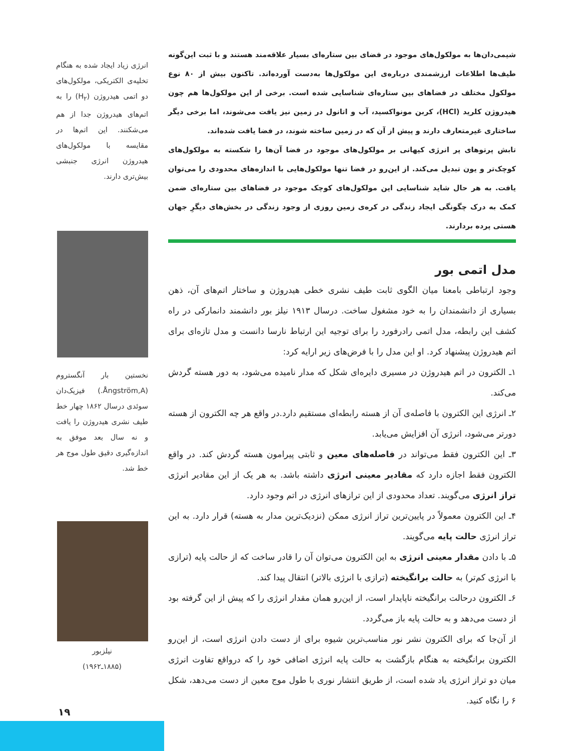انرژی زیاد ایجاد شده به هنگام تخلیه‌ی الکتریکی، مولکول‌های دو اتمی هیدروژن (H<sub>۲</sub>) را به اتم‌های هیدروژن جدا از هم می‌شکنند. این اتم‌ها در مقایسه با مولکول‌های هیدروژن انرژی جنبشی بیش‌تری دارند.
نخستین بار آنگستروم (Ångström,A.) فیزیک‌دان سوئدی درسال ۱۸۶۲ چهار خط طیف نشری هیدروژن را یافت و نه سال بعد موفق به اندازه‌گیری دقیق طول موج هر خط شد.
نیلزبور
(۱۸۸۵ـ۱۹۶۲)
شیمی‌دان‌ها به مولکول‌های موجود در فضای بین ستاره‌ای بسیار علاقه‌مند هستند و با ثبت این‌گونه طیف‌ها اطلاعات ارزشمندی درباره‌ی این مولکول‌ها به‌دست آورده‌اند. تاکنون بیش از ۸۰ نوع مولکول مختلف در فضاهای بین ستاره‌ای شناسایی شده است. برخی از این مولکول‌ها هم چون هیدروژن کلرید (HCl)، کربن مونواکسید، آب و اتانول در زمین نیز یافت می‌شوند، اما برخی دیگر ساختاری غیرمتعارف دارند و پیش از آن که در زمین ساخته شوند، در فضا یافت شده‌اند.
تابش پرتوهای پر انرژی کیهانی بر مولکول‌های موجود در فضا آن‌ها را شکسته به مولکول‌های کوچک‌تر و یون تبدیل می‌کند. از این‌رو در فضا تنها مولکول‌هایی با اندازه‌های محدودی را می‌توان یافت. به هر حال شاید شناسایی این مولکول‌های کوچک موجود در فضاهای بین ستاره‌ای ضمن کمک به درک چگونگی ایجاد زندگی در کره‌ی زمین روزی از وجود زندگی در بخش‌های دیگرِ جهان هستی پرده بردارند.
مدل اتمی بور
وجود ارتباطی بامعنا میان الگوی ثابت طیف نشری خطی هیدروژن و ساختار اتم‌های آن، ذهن بسیاری از دانشمندان را به خود مشغول ساخت. درسال ۱۹۱۳ نیلز بور دانشمند دانمارکی در راه کشف این رابطه، مدل اتمی رادرفورد را برای توجیه این ارتباط نارسا دانست و مدل تازه‌ای برای اتم هیدروژن پیشنهاد کرد. او این مدل را با فرض‌های زیر ارایه کرد:
۱ـ الکترون در اتم هیدروژن در مسیری دایره‌ای شکل که مدار نامیده می‌شود، به دور هسته گردش می‌کند.
۲ـ انرژی این الکترون با فاصله‌ی آن از هسته رابطه‌ای مستقیم دارد.در واقع هر چه الکترون از هسته دورتر می‌شود، انرژی آن افزایش می‌یابد.
۳ـ این الکترون فقط می‌تواند در فاصله‌های معین و ثابتی پیرامون هسته گردش کند. در واقع الکترون فقط اجازه دارد که مقادیر معینی انرژی داشته باشد. به هر یک از این مقادیر انرژی تراز انرژی می‌گویند. تعداد محدودی از این ترازهای انرژی در اتم وجود دارد.
۴ـ این الکترون معمولاً در پایین‌ترین تراز انرژی ممکن (نزدیک‌ترین مدار به هسته) قرار دارد. به این تراز انرژی حالت پایه می‌گویند.
۵ـ با دادن مقدار معینی انرژی به این الکترون می‌توان آن را قادر ساخت که از حالت پایه (ترازی با انرژی کم‌تر) به حالت برانگیخته (ترازی با انرژی بالاتر) انتقال پیدا کند.
۶ـ الکترون درحالت برانگیخته ناپایدار است، از این‌رو همان مقدار انرژی را که پیش از این گرفته بود از دست می‌دهد و به حالت پایه باز می‌گردد.
از آن‌جا که برای الکترون نشر نور مناسب‌ترین شیوه برای از دست دادن انرژی است، از این‌رو الکترون برانگیخته به هنگام بازگشت به حالت پایه انرژی اضافی خود را که درواقع تفاوت انرژی میان دو تراز انرژی یاد شده است، از طریق انتشار نوری با طول موج معین از دست می‌دهد، شکل ۶ را نگاه کنید.
۱۹